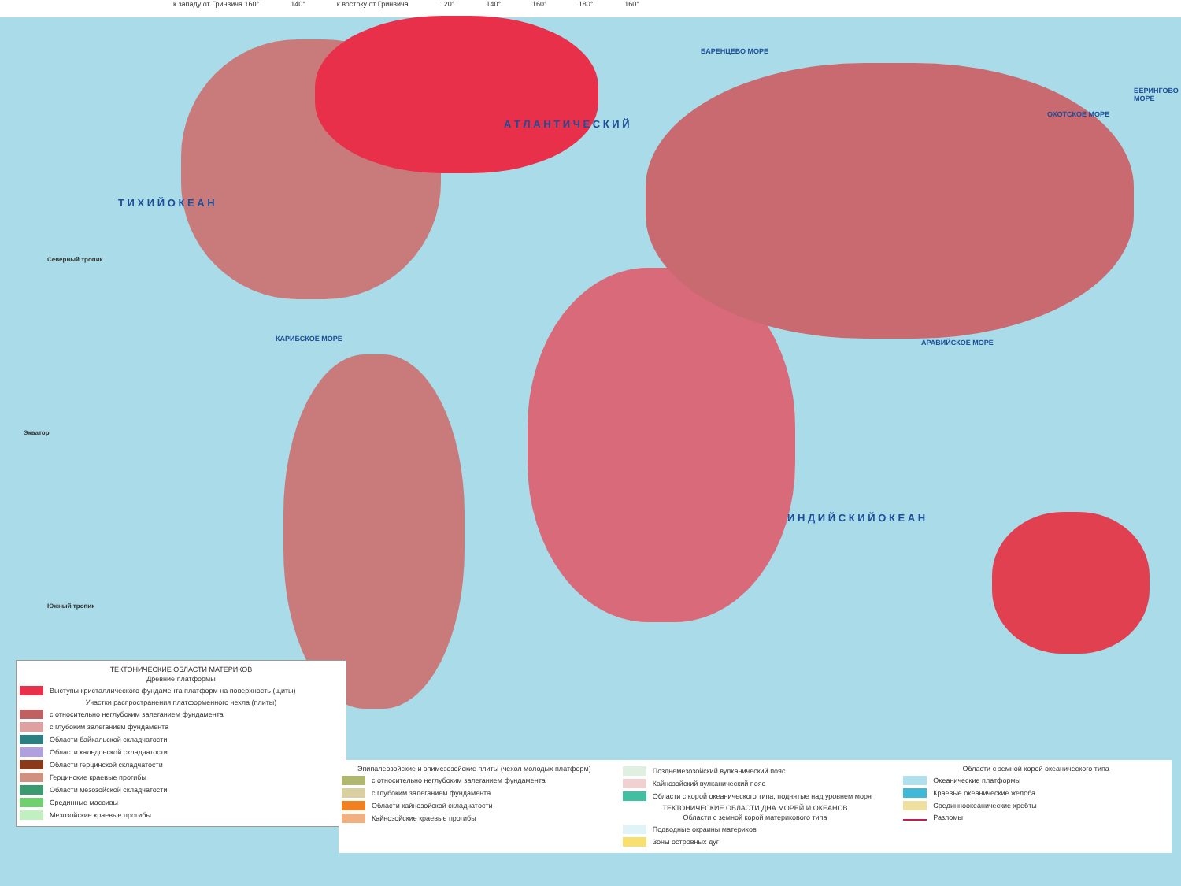к западу от Гринвича 160° 140° к востоку от Гринвича 120° 140° 160° 180° 160°
А Т Л А Н Т И Ч Е С К И Й
И Н Д И Й С К И Й О К Е А Н
Т И Х И Й О К Е А Н
БАРЕНЦЕВО МОРЕ
АРАВИЙСКОЕ МОРЕ
КАРИБСКОЕ МОРЕ
ОХОТСКОЕ МОРЕ
БЕРИНГОВО МОРЕ
Экватор
Северный тропик
Южный тропик
ТЕКТОНИЧЕСКИЕ ОБЛАСТИ МАТЕРИКОВ
Древние платформы
Выступы кристаллического фундамента платформ на поверхность (щиты)
Участки распространения платформенного чехла (плиты)
с относительно неглубоким залеганием фундамента
с глубоким залеганием фундамента
Области байкальской складчатости
Области каледонской складчатости
Области герцинской складчатости
Герцинские краевые прогибы
Области мезозойской складчатости
Срединные массивы
Мезозойские краевые прогибы
Эпипалеозойские и эпимезозойские плиты (чехол молодых платформ)
с относительно неглубоким залеганием фундамента
с глубоким залеганием фундамента
Области кайнозойской складчатости
Кайнозойские краевые прогибы
Позднемезозойский вулканический пояс
Кайнозойский вулканический пояс
Области с корой океанического типа, поднятые над уровнем моря
ТЕКТОНИЧЕСКИЕ ОБЛАСТИ ДНА МОРЕЙ И ОКЕАНОВ
Области с земной корой материкового типа
Подводные окраины материков
Зоны островных дуг
Области с земной корой океанического типа
Океанические платформы
Краевые океанические желоба
Срединноокеанические хребты
Разломы